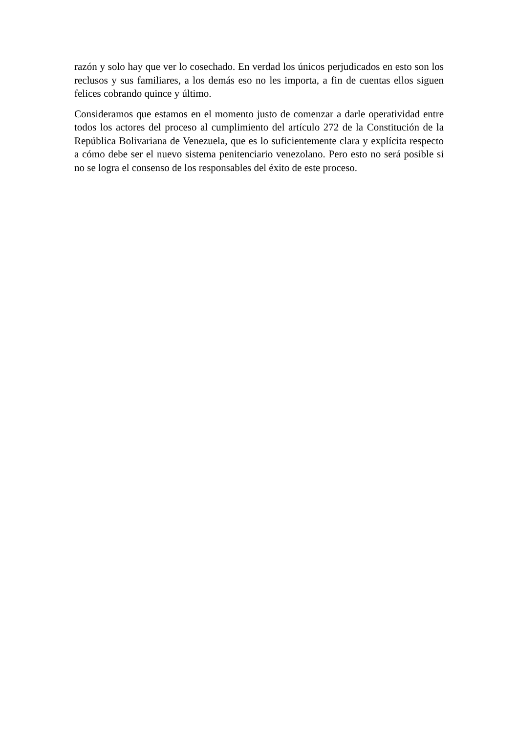razón y solo hay que ver lo cosechado. En verdad los únicos perjudicados en esto son los reclusos y sus familiares, a los demás eso no les importa, a fin de cuentas ellos siguen felices cobrando quince y último.
Consideramos que estamos en el momento justo de comenzar a darle operatividad entre todos los actores del proceso al cumplimiento del artículo 272 de la Constitución de la República Bolivariana de Venezuela, que es lo suficientemente clara y explícita respecto a cómo debe ser el nuevo sistema penitenciario venezolano. Pero esto no será posible si no se logra el consenso de los responsables del éxito de este proceso.